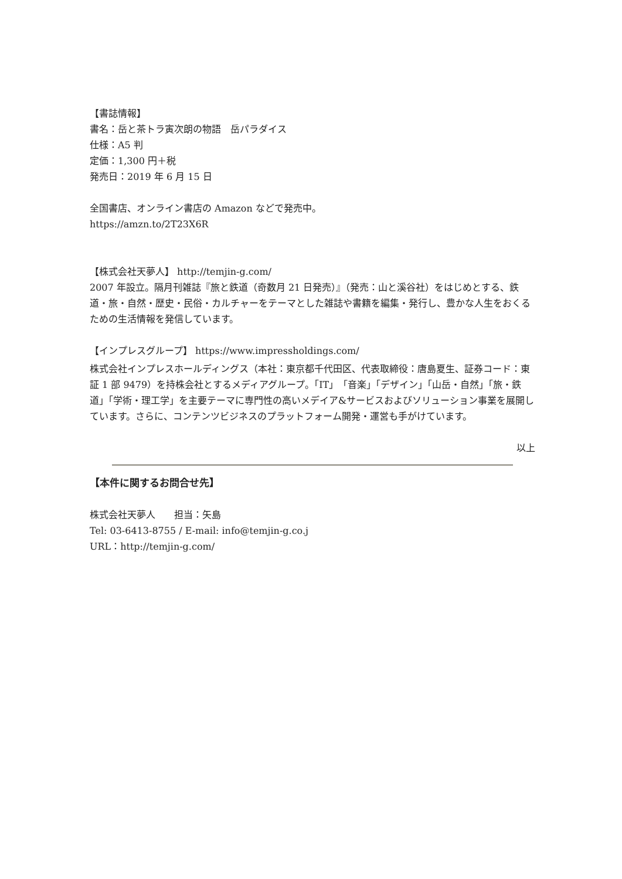【書誌情報】
書名：岳と茶トラ寅次朗の物語　岳パラダイス
仕様：A5 判
定価：1,300 円＋税
発売日：2019 年 6 月 15 日
全国書店、オンライン書店の Amazon などで発売中。
https://amzn.to/2T23X6R
【株式会社天夢人】 http://temjin-g.com/
2007 年設立。隔月刊雑誌『旅と鉄道（奇数月 21 日発売）』（発売：山と溪谷社）をはじめとする、鉄道・旅・自然・歴史・民俗・カルチャーをテーマとした雑誌や書籍を編集・発行し、豊かな人生をおくるための生活情報を発信しています。
【インプレスグループ】 https://www.impressholdings.com/
株式会社インプレスホールディングス（本社：東京都千代田区、代表取締役：唐島夏生、証券コード：東証 1 部 9479）を持株会社とするメディアグループ。「IT」「音楽」「デザイン」「山岳・自然」「旅・鉄道」「学術・理工学」を主要テーマに専門性の高いメデイア&サービスおよびソリューション事業を展開しています。さらに、コンテンツビジネスのプラットフォーム開発・運営も手がけています。
以上
【本件に関するお問合せ先】
株式会社天夢人　　担当：矢島
Tel: 03-6413-8755 / E-mail: info@temjin-g.co.j
URL：http://temjin-g.com/